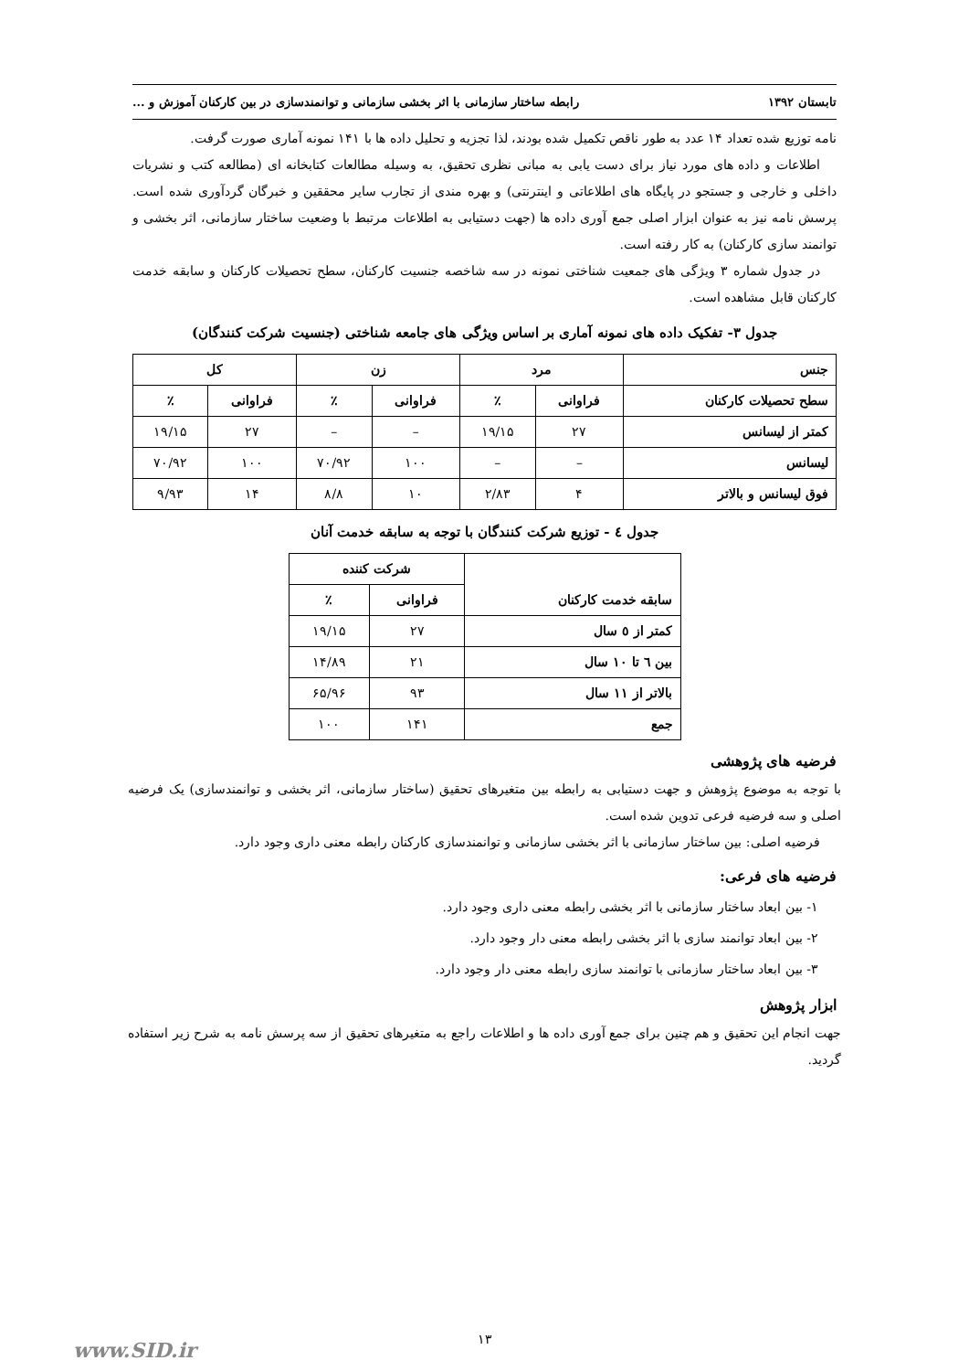تابستان ۱۳۹۲ رابطه ساختار سازمانی با اثر بخشی سازمانی و توانمندسازی در بین کارکنان آموزش و ...
نامه توزیع شده تعداد ۱۴ عدد به طور ناقص تکمیل شده بودند، لذا تجزیه و تحلیل داده ها با ۱۴۱ نمونه آماری صورت گرفت.
اطلاعات و داده های مورد نیاز برای دست یابی به مبانی نظری تحقیق، به وسیله مطالعات کتابخانه ای (مطالعه کتب و نشریات داخلی و خارجی و جستجو در پایگاه های اطلاعاتی و اینترنتی) و بهره مندی از تجارب سایر محققین و خبرگان گردآوری شده است. پرسش نامه نیز به عنوان ابزار اصلی جمع آوری داده ها (جهت دستیابی به اطلاعات مرتبط با وضعیت ساختار سازمانی، اثر بخشی و توانمند سازی کارکنان) به کار رفته است.
در جدول شماره ۳ ویژگی های جمعیت شناختی نمونه در سه شاخصه جنسیت کارکنان، سطح تحصیلات کارکنان و سابقه خدمت کارکنان قابل مشاهده است.
جدول ۳- تفکیک داده های نمونه آماری بر اساس ویژگی های جامعه شناختی (جنسیت شرکت کنندگان)
| جنس | مرد | | زن | | کل | |
| --- | --- | --- | --- | --- | --- | --- |
| سطح تحصیلات کارکنان | فراوانی | ٪ | فراوانی | ٪ | فراوانی | ٪ |
| کمتر از لیسانس | ۲۷ | ۱۹/۱۵ | – | – | ۲۷ | ۱۹/۱۵ |
| لیسانس | – | – | ۱۰۰ | ۷۰/۹۲ | ۱۰۰ | ۷۰/۹۲ |
| فوق لیسانس و بالاتر | ۴ | ۲/۸۳ | ۱۰ | ۸/۸ | ۱۴ | ۹/۹۳ |
جدول ٤ - توزیع شرکت کنندگان با توجه به سابقه خدمت آنان
| سابقه خدمت کارکنان | شرکت کننده | |
| --- | --- | --- |
| | فراوانی | ٪ |
| کمتر از ٥ سال | ۲۷ | ۱۹/۱۵ |
| بین ٦ تا ۱۰ سال | ۲۱ | ۱۴/۸۹ |
| بالاتر از ۱۱ سال | ۹۳ | ۶۵/۹۶ |
| جمع | ۱۴۱ | ۱۰۰ |
فرضیه های پژوهشی
با توجه به موضوع پژوهش و جهت دستیابی به رابطه بین متغیرهای تحقیق (ساختار سازمانی، اثر بخشی و توانمندسازی) یک فرضیه اصلی و سه فرضیه فرعی تدوین شده است.
فرضیه اصلی: بین ساختار سازمانی با اثر بخشی سازمانی و توانمندسازی کارکنان رابطه معنی داری وجود دارد.
فرضیه های فرعی:
۱- بین ابعاد ساختار سازمانی با اثر بخشی رابطه معنی داری وجود دارد.
۲- بین ابعاد توانمند سازی با اثر بخشی رابطه معنی دار وجود دارد.
۳- بین ابعاد ساختار سازمانی با توانمند سازی رابطه معنی دار وجود دارد.
ابزار پژوهش
جهت انجام این تحقیق و هم چنین برای جمع آوری داده ها و اطلاعات راجع به متغیرهای تحقیق از سه پرسش نامه به شرح زیر استفاده گردید.
۱۳
www.SID.ir